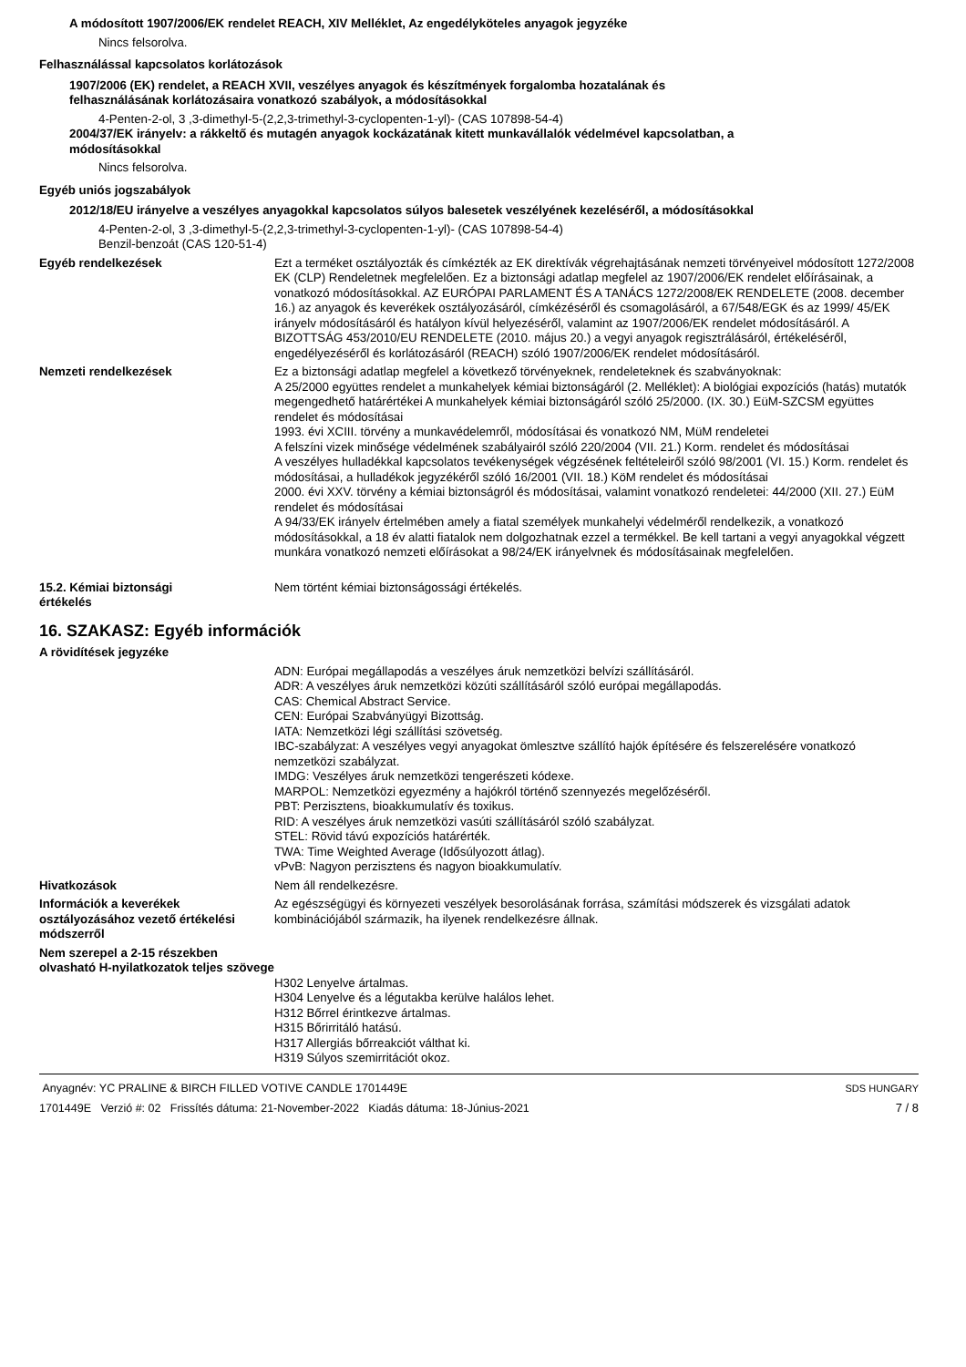A módosított 1907/2006/EK rendelet REACH, XIV Melléklet, Az engedélyköteles anyagok jegyzéke
Nincs felsorolva.
Felhasználással kapcsolatos korlátozások
1907/2006 (EK) rendelet, a REACH XVII, veszélyes anyagok és készítmények forgalomba hozatalának és
felhasználásának korlátozásaira vonatkozó szabályok, a módosításokkal
4-Penten-2-ol, 3 ,3-dimethyl-5-(2,2,3-trimethyl-3-cyclopenten-1-yl)- (CAS 107898-54-4)
2004/37/EK irányelv: a rákkeltő és mutagén anyagok kockázatának kitett munkavállalók védelmével kapcsolatban, a
módosításokkal
Nincs felsorolva.
Egyéb uniós jogszabályok
2012/18/EU irányelve a veszélyes anyagokkal kapcsolatos súlyos balesetek veszélyének kezeléséről, a módosításokkal
4-Penten-2-ol, 3 ,3-dimethyl-5-(2,2,3-trimethyl-3-cyclopenten-1-yl)- (CAS 107898-54-4)
Benzil-benzoát (CAS 120-51-4)
Egyéb rendelkezések Ezt a terméket osztályozták és címkézték az EK direktívák végrehajtásának nemzeti törvényeivel módosított 1272/2008 EK (CLP) Rendeletnek megfelelően. Ez a biztonsági adatlap megfelel az 1907/2006/EK rendelet előírásainak, a vonatkozó módosításokkal. AZ EURÓPAI PARLAMENT ÉS A TANÁCS 1272/2008/EK RENDELETE (2008. december 16.) az anyagok és keverékek osztályozásáról, címkézéséről és csomagolásáról, a 67/548/EGK és az 1999/ 45/EK irányelv módosításáról és hatályon kívül helyezéséről, valamint az 1907/2006/EK rendelet módosításáról. A BIZOTTSÁG 453/2010/EU RENDELETE (2010. május 20.) a vegyi anyagok regisztrálásáról, értékeléséről, engedélyezéséről és korlátozásáról (REACH) szóló 1907/2006/EK rendelet módosításáról.
Nemzeti rendelkezések Ez a biztonsági adatlap megfelel a következő törvényeknek, rendeleteknek és szabványoknak:
A 25/2000 együttes rendelet a munkahelyek kémiai biztonságáról (2. Melléklet): A biológiai expozíciós (hatás) mutatók megengedhető határértékei A munkahelyek kémiai biztonságáról szóló 25/2000. (IX. 30.) EüM-SZCSM együttes rendelet és módosításai
1993. évi XCIII. törvény a munkavédelemről, módosításai és vonatkozó NM, MüM rendeletei
A felszíni vizek minősége védelmének szabályairól szóló 220/2004 (VII. 21.) Korm. rendelet és módosításai
A veszélyes hulladékkal kapcsolatos tevékenységek végzésének feltételeiről szóló 98/2001 (VI. 15.) Korm. rendelet és módosításai, a hulladékok jegyzékéről szóló 16/2001 (VII. 18.) KöM rendelet és módosításai
2000. évi XXV. törvény a kémiai biztonságról és módosításai, valamint vonatkozó rendeletei: 44/2000 (XII. 27.) EüM rendelet és módosításai
A 94/33/EK irányelv értelmében amely a fiatal személyek munkahelyi védelméről rendelkezik, a vonatkozó módosításokkal, a 18 év alatti fiatalok nem dolgozhatnak ezzel a termékkel. Be kell tartani a vegyi anyagokkal végzett munkára vonatkozó nemzeti előírásokat a 98/24/EK irányelvnek és módosításainak megfelelően.
15.2. Kémiai biztonsági
értékelés
Nem történt kémiai biztonságossági értékelés.
16. SZAKASZ: Egyéb információk
A rövidítések jegyzéke
ADN: Európai megállapodás a veszélyes áruk nemzetközi belvízi szállításáról.
ADR: A veszélyes áruk nemzetközi közúti szállításáról szóló európai megállapodás.
CAS: Chemical Abstract Service.
CEN: Európai Szabványügyi Bizottság.
IATA: Nemzetközi légi szállítási szövetség.
IBC-szabályzat: A veszélyes vegyi anyagokat ömlesztve szállító hajók építésére és felszerelésére vonatkozó nemzetközi szabályzat.
IMDG: Veszélyes áruk nemzetközi tengerészeti kódexe.
MARPOL: Nemzetközi egyezmény a hajókról történő szennyezés megelőzéséről.
PBT: Perzisztens, bioakkumulatív és toxikus.
RID: A veszélyes áruk nemzetközi vasúti szállításáról szóló szabályzat.
STEL: Rövid távú expozíciós határérték.
TWA: Time Weighted Average (Idősúlyozott átlag).
vPvB: Nagyon perzisztens és nagyon bioakkumulatív.
Hivatkozások Nem áll rendelkezésre.
Információk a keverékek osztályozásához vezető értékelési módszerről
Az egészségügyi és környezeti veszélyek besorolásának forrása, számítási módszerek és vizsgálati adatok kombinációjából származik, ha ilyenek rendelkezésre állnak.
Nem szerepel a 2-15 részekben olvasható H-nyilatkozatok teljes szövege
H302 Lenyelve ártalmas.
H304 Lenyelve és a légutakba kerülve halálos lehet.
H312 Bőrrel érintkezve ártalmas.
H315 Bőrirritáló hatású.
H317 Allergiás bőrreakciót válthat ki.
H319 Súlyos szemirritációt okoz.
Anyagnév: YC PRALINE & BIRCH FILLED VOTIVE CANDLE 1701449E
1701449E Verzió #: 02 Frissítés dátuma: 21-November-2022 Kiadás dátuma: 18-Június-2021
SDS HUNGARY
7 / 8